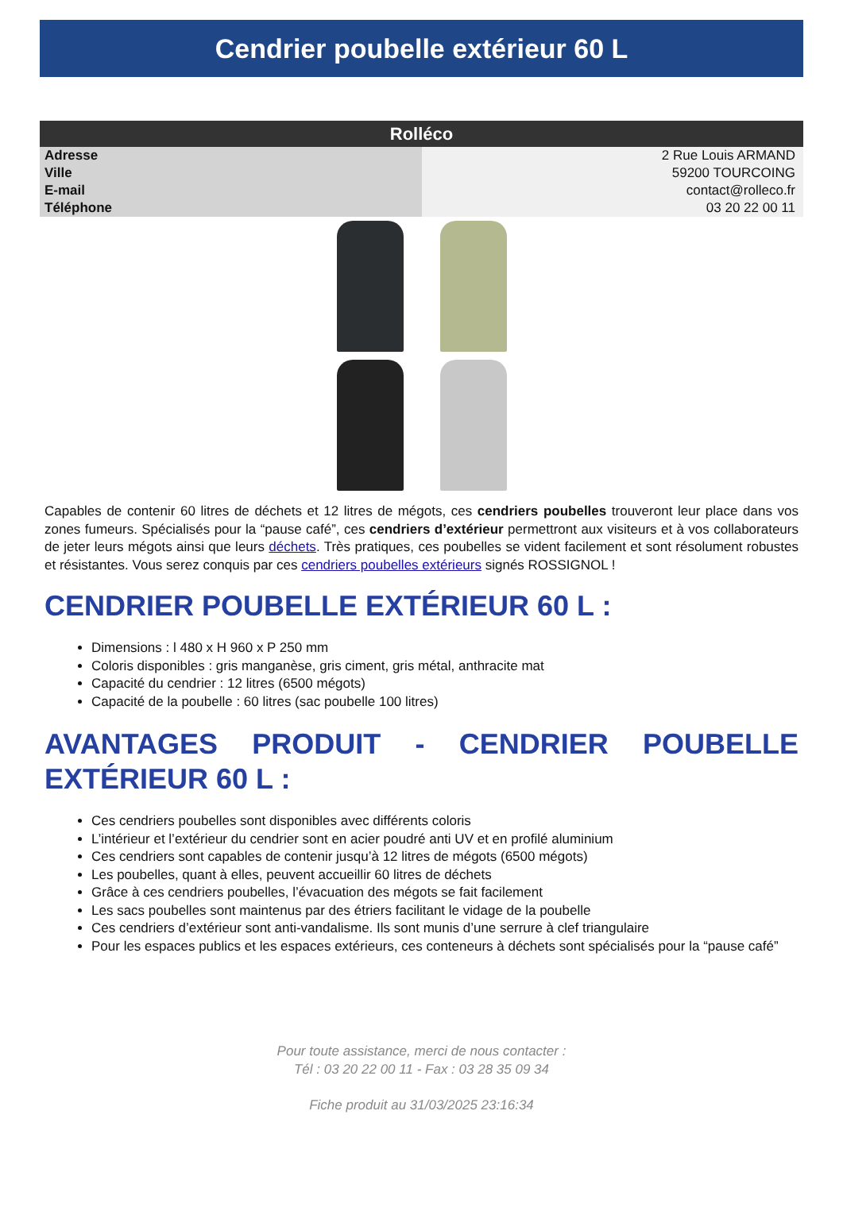Cendrier poubelle extérieur 60 L
| Rolléco | |
| --- | --- |
| Adresse | 2 Rue Louis ARMAND |
| Ville | 59200 TOURCOING |
| E-mail | contact@rolleco.fr |
| Téléphone | 03 20 22 00 11 |
Capables de contenir 60 litres de déchets et 12 litres de mégots, ces cendriers poubelles trouveront leur place dans vos zones fumeurs. Spécialisés pour la “pause café”, ces cendriers d’extérieur permettront aux visiteurs et à vos collaborateurs de jeter leurs mégots ainsi que leurs déchets. Très pratiques, ces poubelles se vident facilement et sont résolument robustes et résistantes. Vous serez conquis par ces cendriers poubelles extérieurs signés ROSSIGNOL !
CENDRIER POUBELLE EXTÉRIEUR 60 L :
Dimensions : l 480 x H 960 x P 250 mm
Coloris disponibles : gris manganèse, gris ciment, gris métal, anthracite mat
Capacité du cendrier : 12 litres (6500 mégots)
Capacité de la poubelle : 60 litres (sac poubelle 100 litres)
AVANTAGES PRODUIT - CENDRIER POUBELLE EXTÉRIEUR 60 L :
Ces cendriers poubelles sont disponibles avec différents coloris
L’intérieur et l’extérieur du cendrier sont en acier poudré anti UV et en profilé aluminium
Ces cendriers sont capables de contenir jusqu’à 12 litres de mégots (6500 mégots)
Les poubelles, quant à elles, peuvent accueillir 60 litres de déchets
Grâce à ces cendriers poubelles, l’évacuation des mégots se fait facilement
Les sacs poubelles sont maintenus par des étriers facilitant le vidage de la poubelle
Ces cendriers d’extérieur sont anti-vandalisme. Ils sont munis d’une serrure à clef triangulaire
Pour les espaces publics et les espaces extérieurs, ces conteneurs à déchets sont spécialisés pour la “pause café”
Pour toute assistance, merci de nous contacter :
Tél : 03 20 22 00 11 - Fax : 03 28 35 09 34
Fiche produit au 31/03/2025 23:16:34